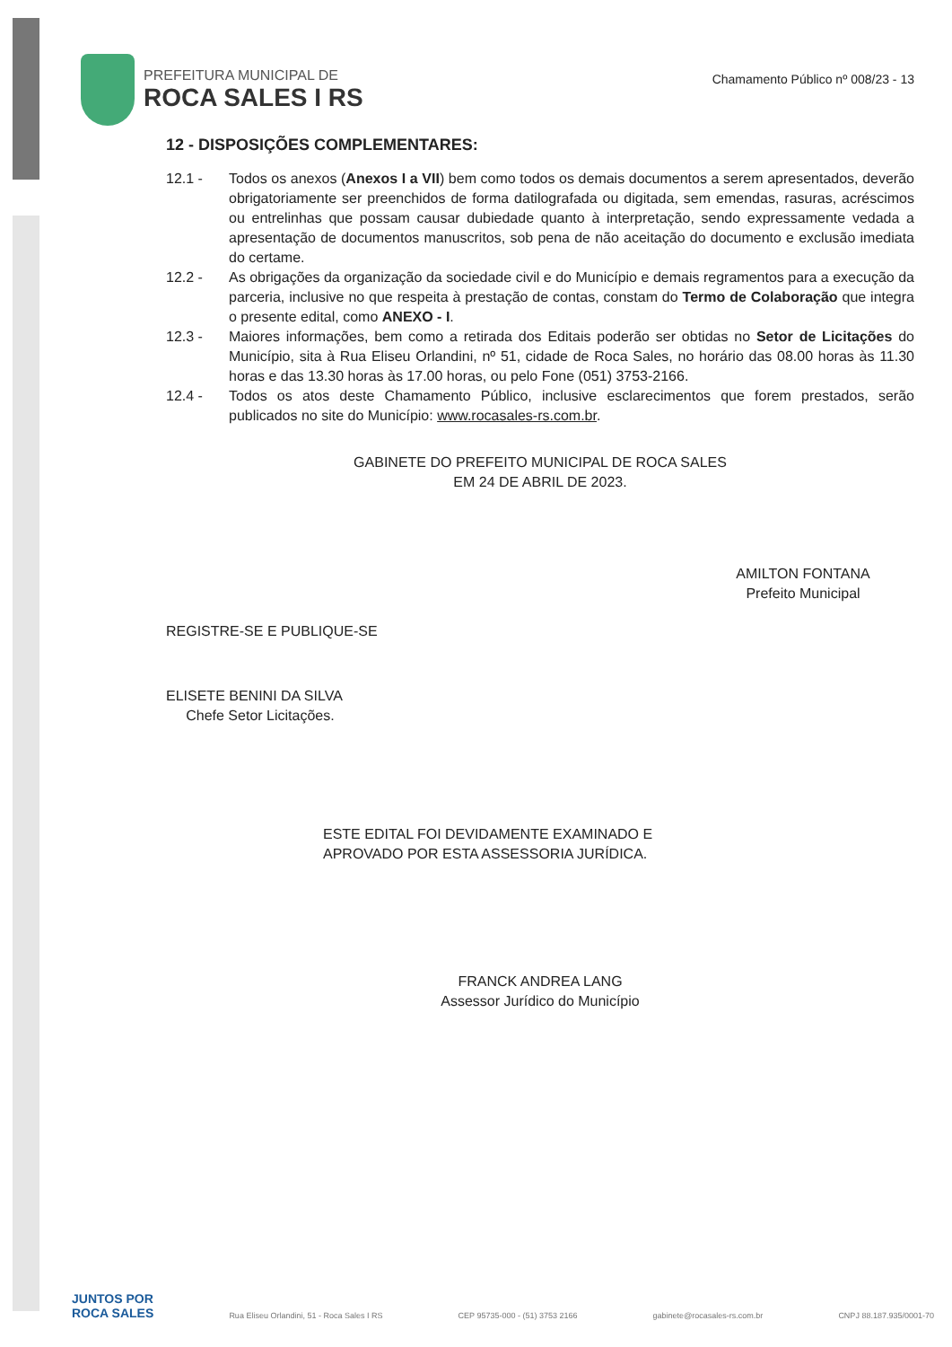PREFEITURA MUNICIPAL DE
ROCA SALES I RS
Chamamento Público nº 008/23 - 13
12 - DISPOSIÇÕES COMPLEMENTARES:
12.1 - Todos os anexos (Anexos I a VII) bem como todos os demais documentos a serem apresentados, deverão obrigatoriamente ser preenchidos de forma datilografada ou digitada, sem emendas, rasuras, acréscimos ou entrelinhas que possam causar dubiedade quanto à interpretação, sendo expressamente vedada a apresentação de documentos manuscritos, sob pena de não aceitação do documento e exclusão imediata do certame.
12.2 - As obrigações da organização da sociedade civil e do Município e demais regramentos para a execução da parceria, inclusive no que respeita à prestação de contas, constam do Termo de Colaboração que integra o presente edital, como ANEXO - I.
12.3 - Maiores informações, bem como a retirada dos Editais poderão ser obtidas no Setor de Licitações do Município, sita à Rua Eliseu Orlandini, nº 51, cidade de Roca Sales, no horário das 08.00 horas às 11.30 horas e das 13.30 horas às 17.00 horas, ou pelo Fone (051) 3753-2166.
12.4 - Todos os atos deste Chamamento Público, inclusive esclarecimentos que forem prestados, serão publicados no site do Município: www.rocasales-rs.com.br.
GABINETE DO PREFEITO MUNICIPAL DE ROCA SALES
EM 24 DE ABRIL DE 2023.
AMILTON FONTANA
Prefeito Municipal
REGISTRE-SE E PUBLIQUE-SE
ELISETE BENINI DA SILVA
Chefe Setor Licitações.
ESTE EDITAL FOI DEVIDAMENTE EXAMINADO E
APROVADO POR ESTA ASSESSORIA JURÍDICA.
FRANCK ANDREA LANG
Assessor Jurídico do Município
JUNTOS POR
ROCA SALES
Rua Eliseu Orlandini, 51 - Roca Sales I RS CEP 95735-000 - (51) 3753 2166 gabinete@rocasales-rs.com.br CNPJ 88.187.935/0001-70